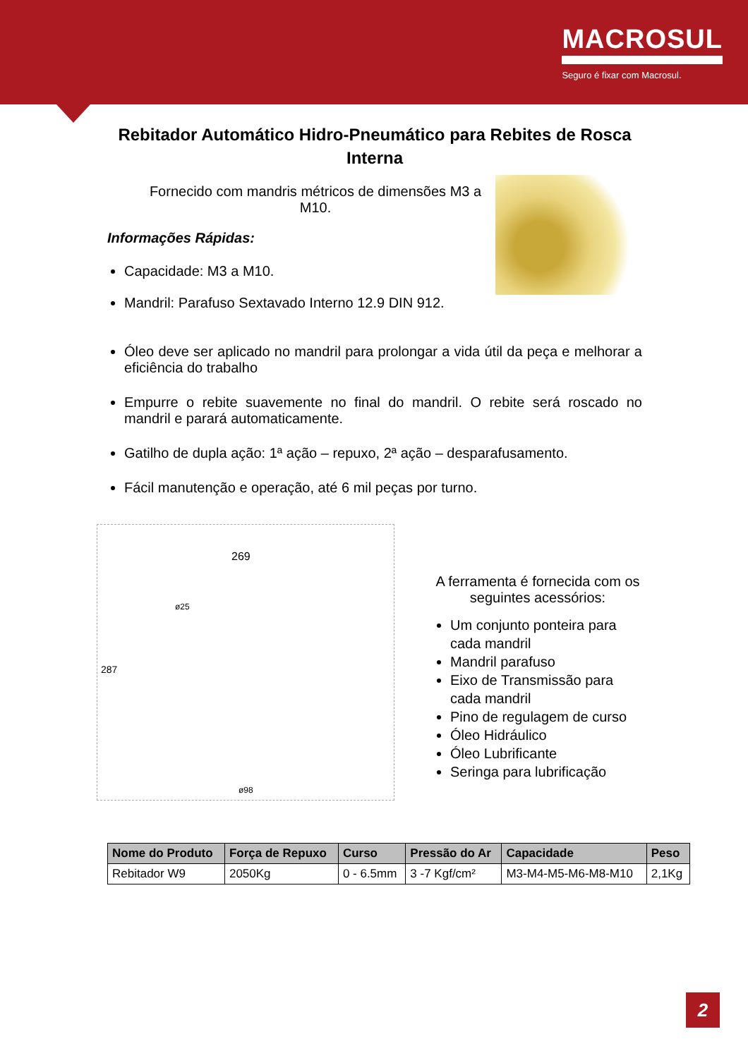MACROSUL
Seguro é fixar com Macrosul.
Rebitador Automático Hidro-Pneumático para Rebites de Rosca Interna
Fornecido com mandris métricos de dimensões M3 a M10.
Informações Rápidas:
Capacidade: M3 a M10.
Mandril: Parafuso Sextavado Interno 12.9 DIN 912.
Óleo deve ser aplicado no mandril para prolongar a vida útil da peça e melhorar a eficiência do trabalho
Empurre o rebite suavemente no final do mandril. O rebite será roscado no mandril e parará automaticamente.
Gatilho de dupla ação: 1ª ação – repuxo, 2ª ação – desparafusamento.
Fácil manutenção e operação, até 6 mil peças por turno.
269
287
ø98
ø25
A ferramenta é fornecida com os seguintes acessórios:
Um conjunto ponteira para cada mandril
Mandril parafuso
Eixo de Transmissão para cada mandril
Pino de regulagem de curso
Óleo Hidráulico
Óleo Lubrificante
Seringa para lubrificação
| Nome do Produto | Força de Repuxo | Curso | Pressão do Ar | Capacidade | Peso |
| --- | --- | --- | --- | --- | --- |
| Rebitador W9 | 2050Kg | 0 - 6.5mm | 3 -7 Kgf/cm² | M3-M4-M5-M6-M8-M10 | 2,1Kg |
2